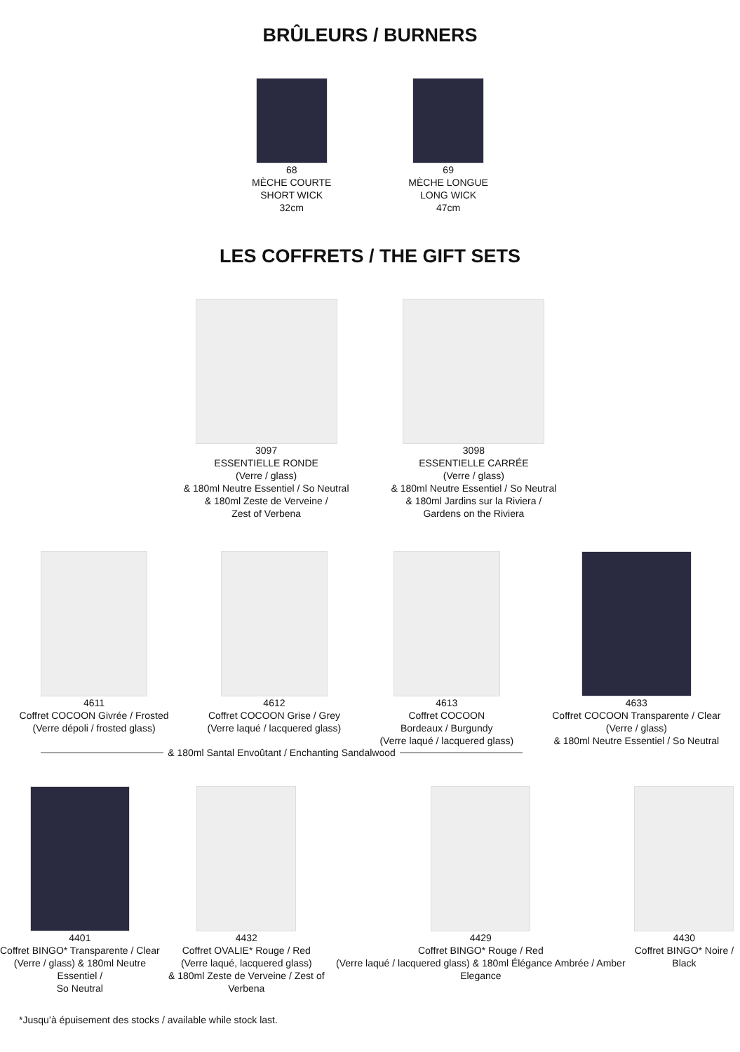BRÛLEURS / BURNERS
68
MÈCHE COURTE
SHORT WICK
32cm
69
MÈCHE LONGUE
LONG WICK
47cm
LES COFFRETS / THE GIFT SETS
3097
ESSENTIELLE RONDE
(Verre / glass)
& 180ml Neutre Essentiel / So Neutral
& 180ml Zeste de Verveine /
Zest of Verbena
3098
ESSENTIELLE CARRÉE
(Verre / glass)
& 180ml Neutre Essentiel / So Neutral
& 180ml Jardins sur la Riviera /
Gardens on the Riviera
4611
Coffret COCOON Givrée / Frosted
(Verre dépoli / frosted glass)
4612
Coffret COCOON Grise / Grey
(Verre laqué / lacquered glass)
4613
Coffret COCOON
Bordeaux / Burgundy
(Verre laqué / lacquered glass)
4633
Coffret COCOON Transparente / Clear
(Verre / glass)
& 180ml Neutre Essentiel / So Neutral
& 180ml Santal Envoûtant / Enchanting Sandalwood
4401
Coffret BINGO* Transparente / Clear
(Verre / glass) & 180ml Neutre Essentiel /
So Neutral
4432
Coffret OVALIE* Rouge / Red
(Verre laqué, lacquered glass)
& 180ml Zeste de Verveine / Zest of Verbena
4429
Coffret BINGO* Rouge / Red
(Verre laqué / lacquered glass) & 180ml Élégance Ambrée / Amber Elegance
4430
Coffret BINGO* Noire / Black
*Jusqu’à épuisement des stocks / available while stock last.